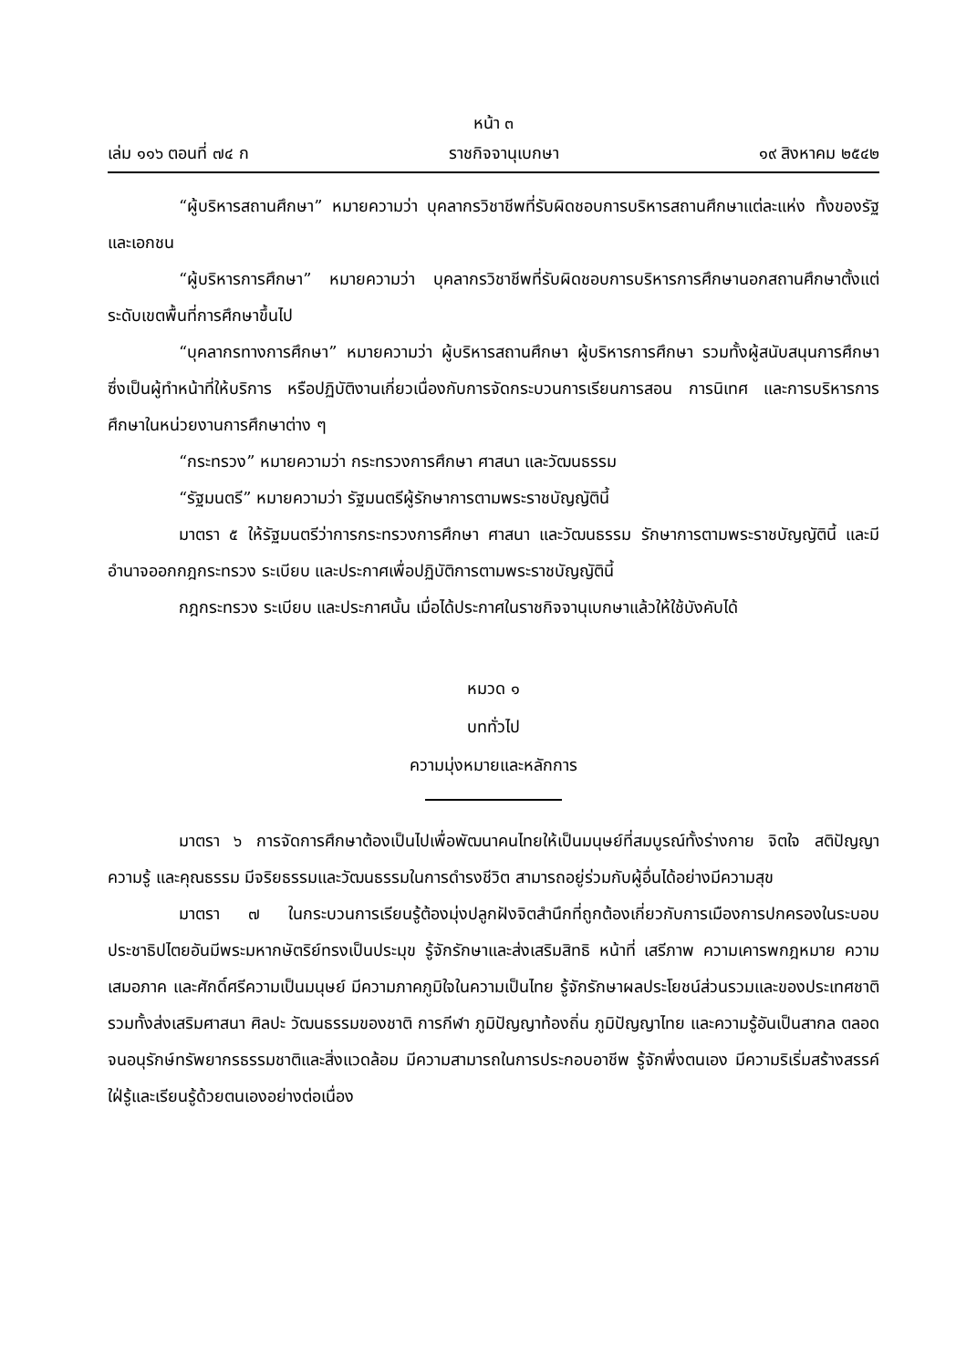หน้า ๓
เล่ม ๑๑๖ ตอนที่ ๗๔ ก ราชกิจจานุเบกษา ๑๙ สิงหาคม ๒๕๔๒
“ผู้บริหารสถานศึกษา” หมายความว่า บุคลากรวิชาชีพที่รับผิดชอบการบริหารสถานศึกษาแต่ละแห่ง ทั้งของรัฐและเอกชน
“ผู้บริหารการศึกษา” หมายความว่า บุคลากรวิชาชีพที่รับผิดชอบการบริหารการศึกษานอกสถานศึกษาตั้งแต่ระดับเขตพื้นที่การศึกษาขึ้นไป
“บุคลากรทางการศึกษา” หมายความว่า ผู้บริหารสถานศึกษา ผู้บริหารการศึกษา รวมทั้งผู้สนับสนุนการศึกษาซึ่งเป็นผู้ทำหน้าที่ให้บริการ หรือปฏิบัติงานเกี่ยวเนื่องกับการจัดกระบวนการเรียนการสอน การนิเทศ และการบริหารการศึกษาในหน่วยงานการศึกษาต่าง ๆ
“กระทรวง” หมายความว่า กระทรวงการศึกษา ศาสนา และวัฒนธรรม
“รัฐมนตรี” หมายความว่า รัฐมนตรีผู้รักษาการตามพระราชบัญญัตินี้
มาตรา ๕ ให้รัฐมนตรีว่าการกระทรวงการศึกษา ศาสนา และวัฒนธรรม รักษาการตามพระราชบัญญัตินี้ และมีอำนาจออกกฎกระทรวง ระเบียบ และประกาศเพื่อปฏิบัติการตามพระราชบัญญัตินี้
กฎกระทรวง ระเบียบ และประกาศนั้น เมื่อได้ประกาศในราชกิจจานุเบกษาแล้วให้ใช้บังคับได้
หมวด ๑
บททั่วไป
ความมุ่งหมายและหลักการ
มาตรา ๖ การจัดการศึกษาต้องเป็นไปเพื่อพัฒนาคนไทยให้เป็นมนุษย์ที่สมบูรณ์ทั้งร่างกาย จิตใจ สติปัญญา ความรู้ และคุณธรรม มีจริยธรรมและวัฒนธรรมในการดำรงชีวิต สามารถอยู่ร่วมกับผู้อื่นได้อย่างมีความสุข
มาตรา ๗ ในกระบวนการเรียนรู้ต้องมุ่งปลูกฝังจิตสำนึกที่ถูกต้องเกี่ยวกับการเมืองการปกครองในระบอบประชาธิปไตยอันมีพระมหากษัตริย์ทรงเป็นประมุข รู้จักรักษาและส่งเสริมสิทธิ หน้าที่ เสรีภาพ ความเคารพกฎหมาย ความเสมอภาค และศักดิ์ศรีความเป็นมนุษย์ มีความภาคภูมิใจในความเป็นไทย รู้จักรักษาผลประโยชน์ส่วนรวมและของประเทศชาติ รวมทั้งส่งเสริมศาสนา ศิลปะ วัฒนธรรมของชาติ การกีฬา ภูมิปัญญาท้องถิ่น ภูมิปัญญาไทย และความรู้อันเป็นสากล ตลอดจนอนุรักษ์ทรัพยากรธรรมชาติและสิ่งแวดล้อม มีความสามารถในการประกอบอาชีพ รู้จักพึ่งตนเอง มีความริเริ่มสร้างสรรค์ ใฝ่รู้และเรียนรู้ด้วยตนเองอย่างต่อเนื่อง